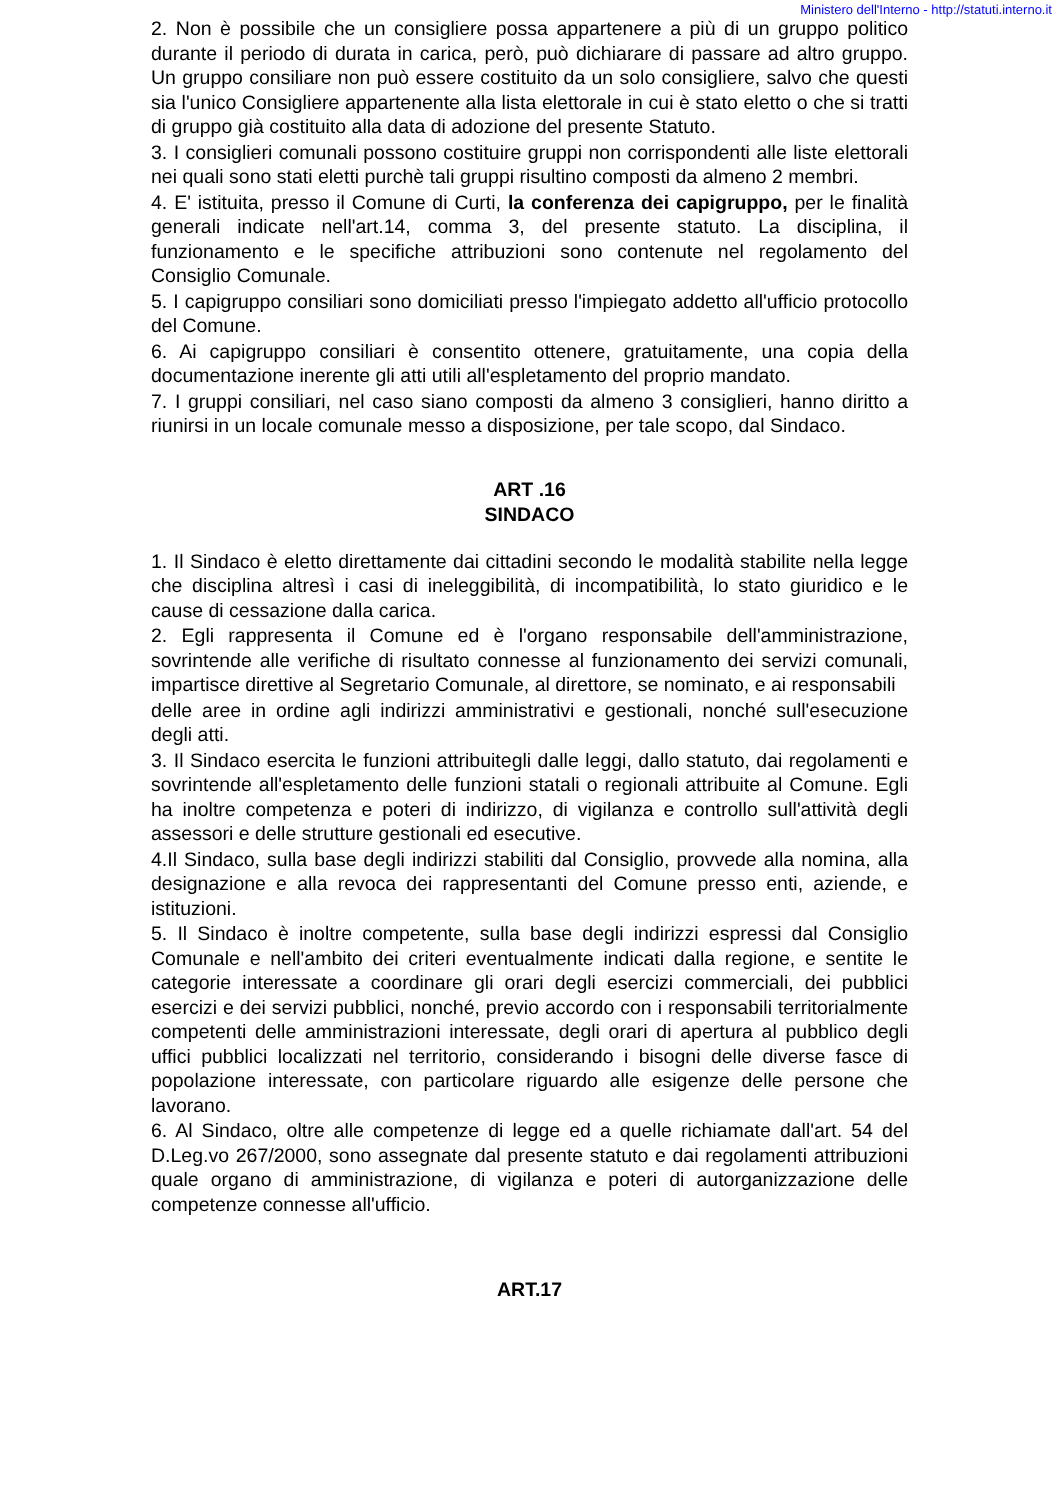Ministero dell'Interno - http://statuti.interno.it
2. Non è possibile che un consigliere possa appartenere a più di un gruppo politico durante il periodo di durata in carica, però, può dichiarare di passare ad altro gruppo. Un gruppo consiliare non può essere costituito da un solo consigliere, salvo che questi sia l'unico Consigliere appartenente alla lista elettorale in cui è stato eletto o che si tratti di gruppo già costituito alla data di adozione del presente Statuto.
3. I consiglieri comunali possono costituire gruppi non corrispondenti alle liste elettorali nei quali sono stati eletti purchè tali gruppi risultino composti da almeno 2 membri.
4. E' istituita, presso il Comune di Curti, la conferenza dei capigruppo, per le finalità generali indicate nell'art.14, comma 3, del presente statuto. La disciplina, il funzionamento e le specifiche attribuzioni sono contenute nel regolamento del Consiglio Comunale.
5. I capigruppo consiliari sono domiciliati presso l'impiegato addetto all'ufficio protocollo del Comune.
6. Ai capigruppo consiliari è consentito ottenere, gratuitamente, una copia della documentazione inerente gli atti utili all'espletamento del proprio mandato.
7. I gruppi consiliari, nel caso siano composti da almeno 3 consiglieri, hanno diritto a riunirsi in un locale comunale messo a disposizione, per tale scopo, dal Sindaco.
ART .16
SINDACO
1. Il Sindaco è eletto direttamente dai cittadini secondo le modalità stabilite nella legge che disciplina altresì i casi di ineleggibilità, di incompatibilità, lo stato giuridico e le cause di cessazione dalla carica.
2. Egli rappresenta il Comune ed è l'organo responsabile dell'amministrazione, sovrintende alle verifiche di risultato connesse al funzionamento dei servizi comunali, impartisce direttive al Segretario Comunale, al direttore, se nominato, e ai responsabili
delle aree in ordine agli indirizzi amministrativi e gestionali, nonché sull'esecuzione degli atti.
3. Il Sindaco esercita le funzioni attribuitegli dalle leggi, dallo statuto, dai regolamenti e sovrintende all'espletamento delle funzioni statali o regionali attribuite al Comune. Egli ha inoltre competenza e poteri di indirizzo, di vigilanza e controllo sull'attività degli assessori e delle strutture gestionali ed esecutive.
4.Il Sindaco, sulla base degli indirizzi stabiliti dal Consiglio, provvede alla nomina, alla designazione e alla revoca dei rappresentanti del Comune presso enti, aziende, e istituzioni.
5. Il Sindaco è inoltre competente, sulla base degli indirizzi espressi dal Consiglio Comunale e nell'ambito dei criteri eventualmente indicati dalla regione, e sentite le categorie interessate a coordinare gli orari degli esercizi commerciali, dei pubblici esercizi e dei servizi pubblici, nonché, previo accordo con i responsabili territorialmente competenti delle amministrazioni interessate, degli orari di apertura al pubblico degli uffici pubblici localizzati nel territorio, considerando i bisogni delle diverse fasce di popolazione interessate, con particolare riguardo alle esigenze delle persone che lavorano.
6. Al Sindaco, oltre alle competenze di legge ed a quelle richiamate dall'art. 54 del D.Leg.vo 267/2000, sono assegnate dal presente statuto e dai regolamenti attribuzioni quale organo di amministrazione, di vigilanza e poteri di autorganizzazione delle competenze connesse all'ufficio.
ART.17